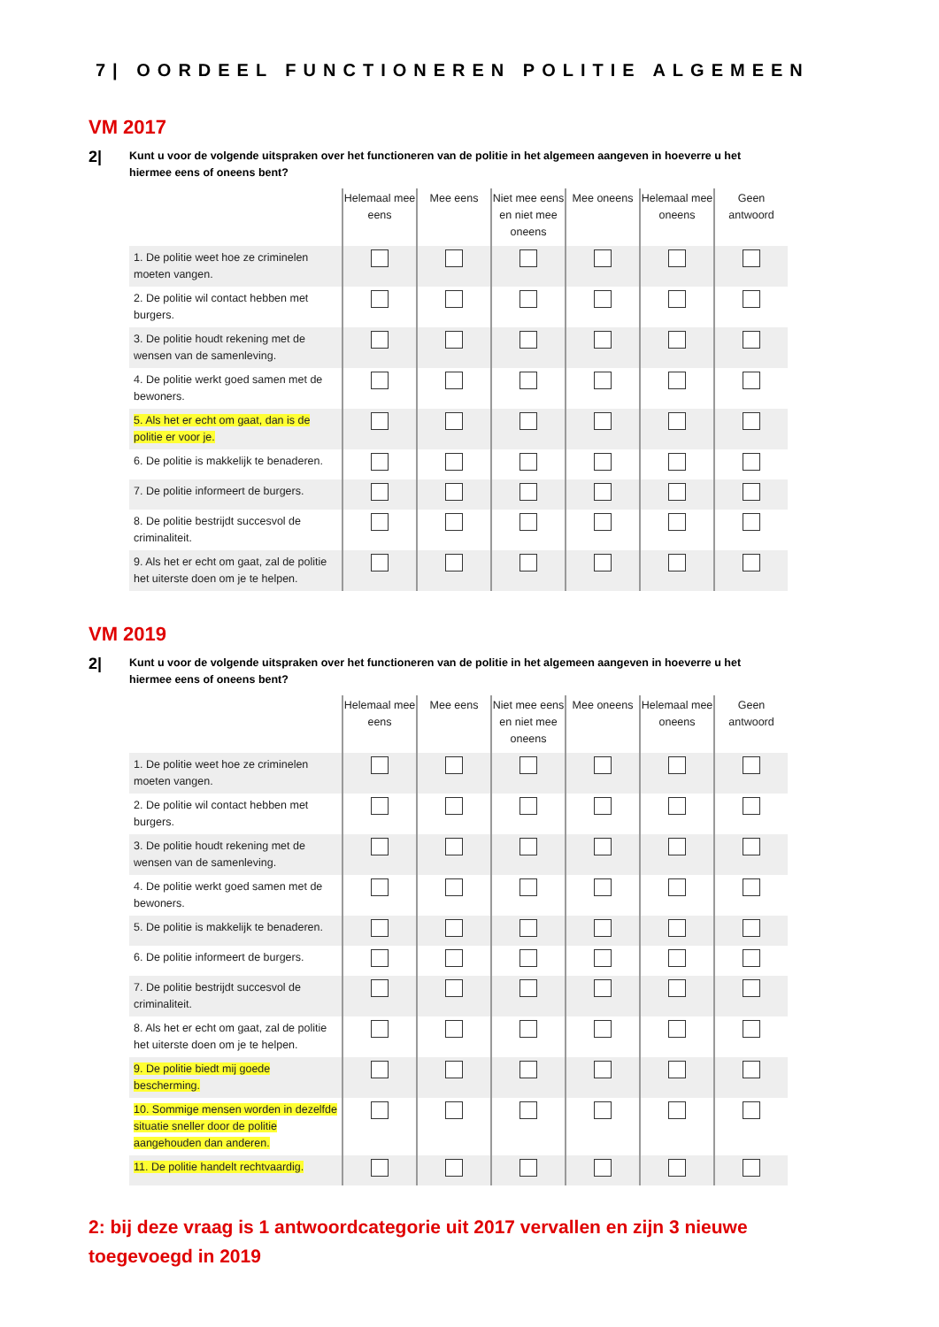7| OORDEEL FUNCTIONEREN POLITIE ALGEMEEN
VM 2017
2|
Kunt u voor de volgende uitspraken over het functioneren van de politie in het algemeen aangeven in hoeverre u het hiermee eens of oneens bent?
| | Helemaal mee eens | Mee eens | Niet mee eens en niet mee oneens | Mee oneens | Helemaal mee oneens | Geen antwoord |
| --- | --- | --- | --- | --- | --- | --- |
| 1. De politie weet hoe ze criminelen moeten vangen. | | | | | | |
| 2. De politie wil contact hebben met burgers. | | | | | | |
| 3. De politie houdt rekening met de wensen van de samenleving. | | | | | | |
| 4. De politie werkt goed samen met de bewoners. | | | | | | |
| 5. Als het er echt om gaat, dan is de politie er voor je. | | | | | | |
| 6. De politie is makkelijk te benaderen. | | | | | | |
| 7. De politie informeert de burgers. | | | | | | |
| 8. De politie bestrijdt succesvol de criminaliteit. | | | | | | |
| 9. Als het er echt om gaat, zal de politie het uiterste doen om je te helpen. | | | | | | |
VM 2019
2|
Kunt u voor de volgende uitspraken over het functioneren van de politie in het algemeen aangeven in hoeverre u het hiermee eens of oneens bent?
| | Helemaal mee eens | Mee eens | Niet mee eens en niet mee oneens | Mee oneens | Helemaal mee oneens | Geen antwoord |
| --- | --- | --- | --- | --- | --- | --- |
| 1. De politie weet hoe ze criminelen moeten vangen. | | | | | | |
| 2. De politie wil contact hebben met burgers. | | | | | | |
| 3. De politie houdt rekening met de wensen van de samenleving. | | | | | | |
| 4. De politie werkt goed samen met de bewoners. | | | | | | |
| 5. De politie is makkelijk te benaderen. | | | | | | |
| 6. De politie informeert de burgers. | | | | | | |
| 7. De politie bestrijdt succesvol de criminaliteit. | | | | | | |
| 8. Als het er echt om gaat, zal de politie het uiterste doen om je te helpen. | | | | | | |
| 9. De politie biedt mij goede bescherming. | | | | | | |
| 10. Sommige mensen worden in dezelfde situatie sneller door de politie aangehouden dan anderen. | | | | | | |
| 11. De politie handelt rechtvaardig. | | | | | | |
2: bij deze vraag is 1 antwoordcategorie uit 2017 vervallen en zijn 3 nieuwe toegevoegd in 2019